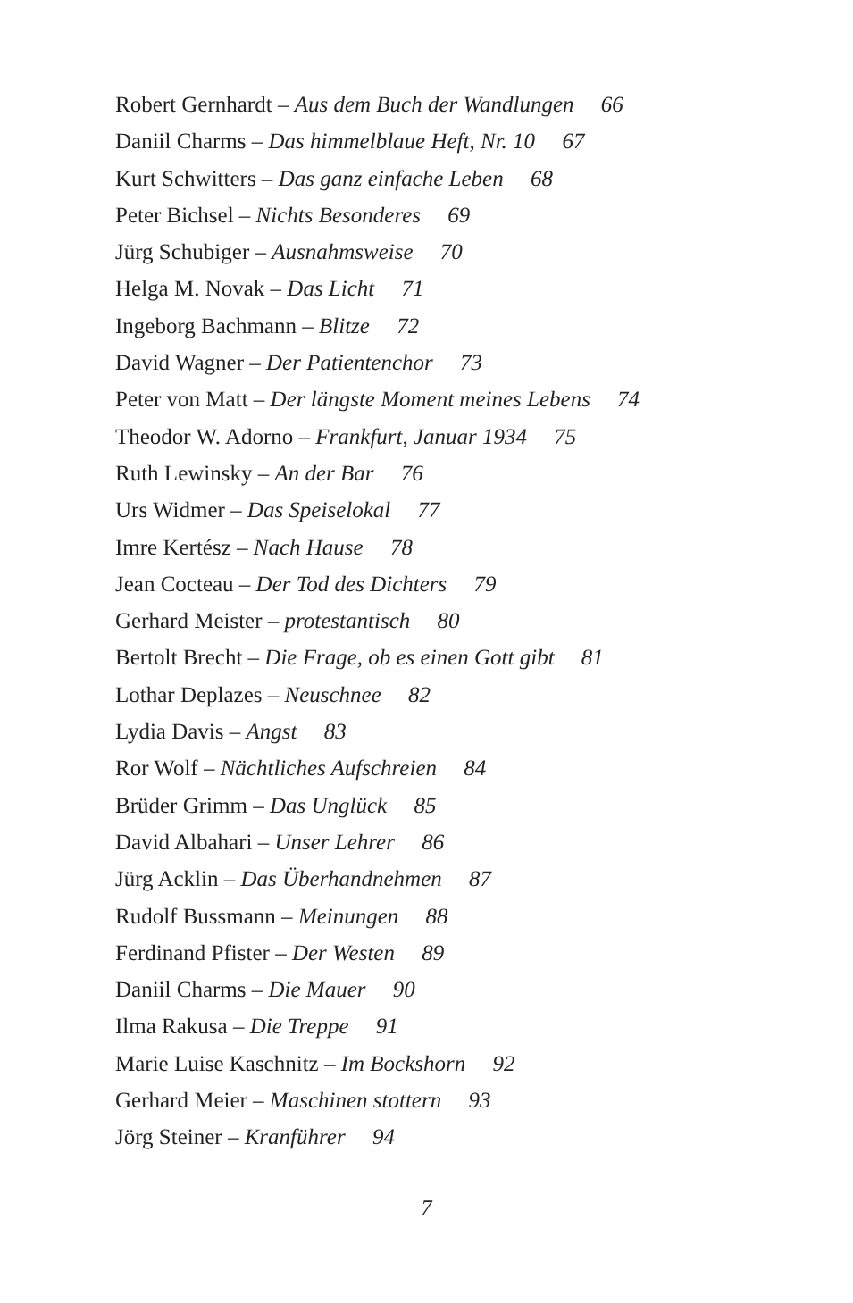Robert Gernhardt – Aus dem Buch der Wandlungen 66
Daniil Charms – Das himmelblaue Heft, Nr. 10 67
Kurt Schwitters – Das ganz einfache Leben 68
Peter Bichsel – Nichts Besonderes 69
Jürg Schubiger – Ausnahmsweise 70
Helga M. Novak – Das Licht 71
Ingeborg Bachmann – Blitze 72
David Wagner – Der Patientenchor 73
Peter von Matt – Der längste Moment meines Lebens 74
Theodor W. Adorno – Frankfurt, Januar 1934 75
Ruth Lewinsky – An der Bar 76
Urs Widmer – Das Speiselokal 77
Imre Kertész – Nach Hause 78
Jean Cocteau – Der Tod des Dichters 79
Gerhard Meister – protestantisch 80
Bertolt Brecht – Die Frage, ob es einen Gott gibt 81
Lothar Deplazes – Neuschnee 82
Lydia Davis – Angst 83
Ror Wolf – Nächtliches Aufschreien 84
Brüder Grimm – Das Unglück 85
David Albahari – Unser Lehrer 86
Jürg Acklin – Das Überhandnehmen 87
Rudolf Bussmann – Meinungen 88
Ferdinand Pfister – Der Westen 89
Daniil Charms – Die Mauer 90
Ilma Rakusa – Die Treppe 91
Marie Luise Kaschnitz – Im Bockshorn 92
Gerhard Meier – Maschinen stottern 93
Jörg Steiner – Kranführer 94
7